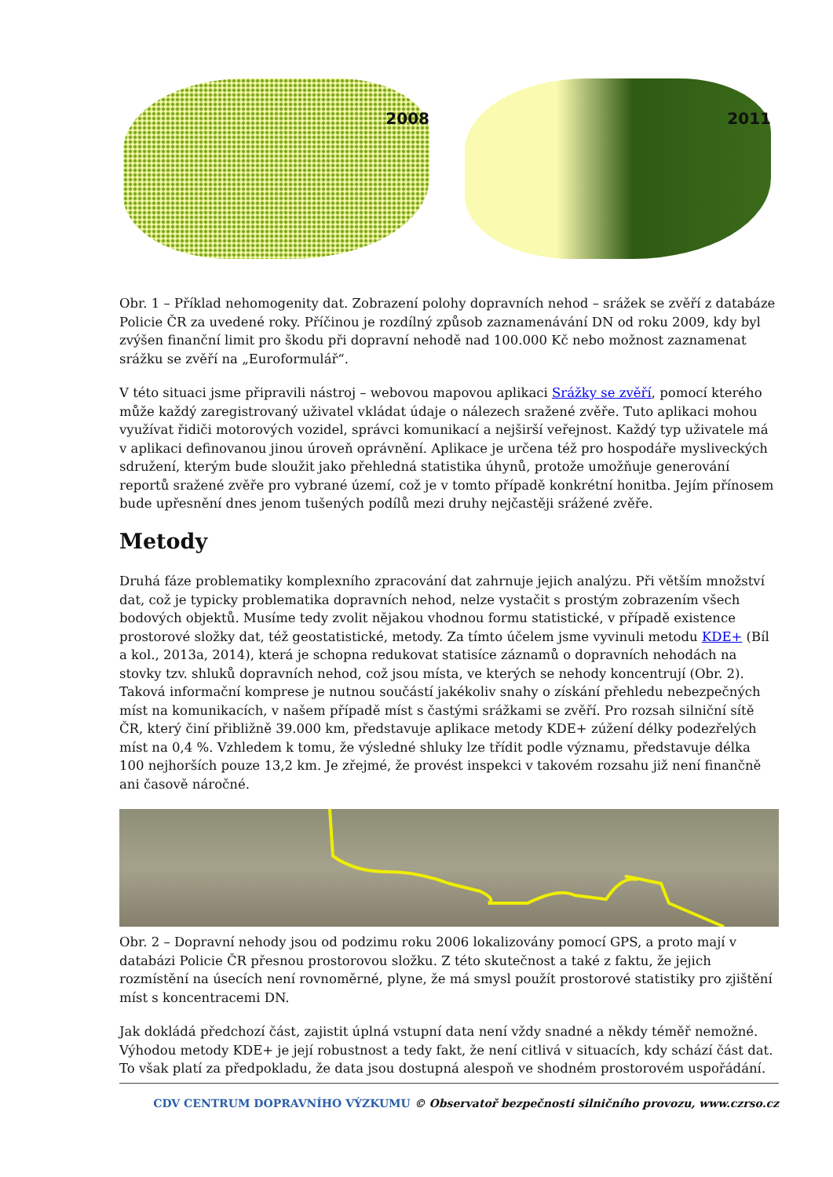2008
2011
Obr. 1 – Příklad nehomogenity dat. Zobrazení polohy dopravních nehod – srážek se zvěří z databáze Policie ČR za uvedené roky. Příčinou je rozdílný způsob zaznamenávání DN od roku 2009, kdy byl zvýšen finanční limit pro škodu při dopravní nehodě nad 100.000 Kč nebo možnost zaznamenat srážku se zvěří na „Euroformulář“.
V této situaci jsme připravili nástroj – webovou mapovou aplikaci Srážky se zvěří, pomocí kterého může každý zaregistrovaný uživatel vkládat údaje o nálezech sražené zvěře. Tuto aplikaci mohou využívat řidiči motorových vozidel, správci komunikací a nejširší veřejnost. Každý typ uživatele má v aplikaci definovanou jinou úroveň oprávnění. Aplikace je určena též pro hospodáře mysliveckých sdružení, kterým bude sloužit jako přehledná statistika úhynů, protože umožňuje generování reportů sražené zvěře pro vybrané území, což je v tomto případě konkrétní honitba. Jejím přínosem bude upřesnění dnes jenom tušených podílů mezi druhy nejčastěji srážené zvěře.
Metody
Druhá fáze problematiky komplexního zpracování dat zahrnuje jejich analýzu. Při větším množství dat, což je typicky problematika dopravních nehod, nelze vystačit s prostým zobrazením všech bodových objektů. Musíme tedy zvolit nějakou vhodnou formu statistické, v případě existence prostorové složky dat, též geostatistické, metody. Za tímto účelem jsme vyvinuli metodu KDE+ (Bíl a kol., 2013a, 2014), která je schopna redukovat statisíce záznamů o dopravních nehodách na stovky tzv. shluků dopravních nehod, což jsou místa, ve kterých se nehody koncentrují (Obr. 2). Taková informační komprese je nutnou součástí jakékoliv snahy o získání přehledu nebezpečných míst na komunikacích, v našem případě míst s častými srážkami se zvěří. Pro rozsah silniční sítě ČR, který činí přibližně 39.000 km, představuje aplikace metody KDE+ zúžení délky podezřelých míst na 0,4 %. Vzhledem k tomu, že výsledné shluky lze třídit podle významu, představuje délka 100 nejhorších pouze 13,2 km. Je zřejmé, že provést inspekci v takovém rozsahu již není finančně ani časově náročné.
Obr. 2 – Dopravní nehody jsou od podzimu roku 2006 lokalizovány pomocí GPS, a proto mají v databázi Policie ČR přesnou prostorovou složku. Z této skutečnost a také z faktu, že jejich rozmístění na úsecích není rovnoměrné, plyne, že má smysl použít prostorové statistiky pro zjištění míst s koncentracemi DN.
Jak dokládá předchozí část, zajistit úplná vstupní data není vždy snadné a někdy téměř nemožné. Výhodou metody KDE+ je její robustnost a tedy fakt, že není citlivá v situacích, kdy schází část dat. To však platí za předpokladu, že data jsou dostupná alespoň ve shodném prostorovém uspořádání.
CDV CENTRUM DOPRAVNÍHO VÝZKUMU © Observatoř bezpečnosti silničního provozu, www.czrso.cz